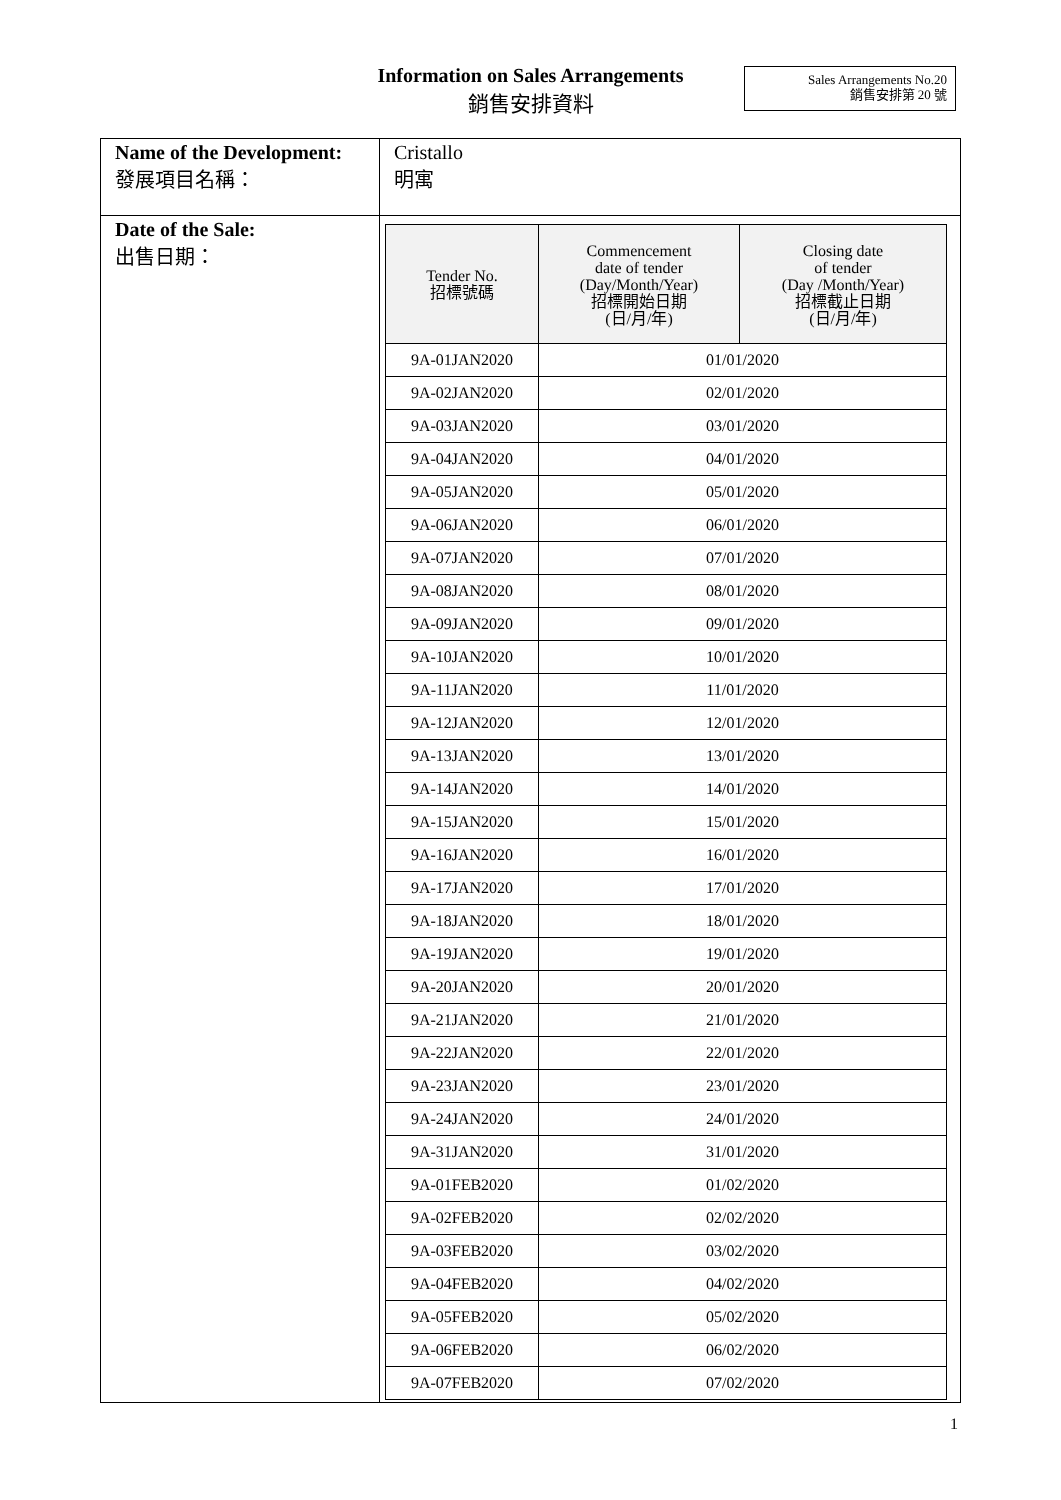Information on Sales Arrangements
銷售安排資料
Sales Arrangements No.20
銷售安排第 20 號
| Name of the Development: 發展項目名稱： | Cristallo 明寓 |
| Date of the Sale: 出售日期： | / Tender No. 招標號碼 / Commencement date of tender (Day/Month/Year) 招標開始日期 (日/月/年) / Closing date of tender (Day /Month/Year) 招標截止日期 (日/月/年) / / --- / --- / --- / / 9A-01JAN2020 / 01/01/2020 / / / 9A-02JAN2020 / 02/01/2020 / / / 9A-03JAN2020 / 03/01/2020 / / / 9A-04JAN2020 / 04/01/2020 / / / 9A-05JAN2020 / 05/01/2020 / / / 9A-06JAN2020 / 06/01/2020 / / / 9A-07JAN2020 / 07/01/2020 / / / 9A-08JAN2020 / 08/01/2020 / / / 9A-09JAN2020 / 09/01/2020 / / / 9A-10JAN2020 / 10/01/2020 / / / 9A-11JAN2020 / 11/01/2020 / / / 9A-12JAN2020 / 12/01/2020 / / / 9A-13JAN2020 / 13/01/2020 / / / 9A-14JAN2020 / 14/01/2020 / / / 9A-15JAN2020 / 15/01/2020 / / / 9A-16JAN2020 / 16/01/2020 / / / 9A-17JAN2020 / 17/01/2020 / / / 9A-18JAN2020 / 18/01/2020 / / / 9A-19JAN2020 / 19/01/2020 / / / 9A-20JAN2020 / 20/01/2020 / / / 9A-21JAN2020 / 21/01/2020 / / / 9A-22JAN2020 / 22/01/2020 / / / 9A-23JAN2020 / 23/01/2020 / / / 9A-24JAN2020 / 24/01/2020 / / / 9A-31JAN2020 / 31/01/2020 / / / 9A-01FEB2020 / 01/02/2020 / / / 9A-02FEB2020 / 02/02/2020 / / / 9A-03FEB2020 / 03/02/2020 / / / 9A-04FEB2020 / 04/02/2020 / / / 9A-05FEB2020 / 05/02/2020 / / / 9A-06FEB2020 / 06/02/2020 / / / 9A-07FEB2020 / 07/02/2020 / / |
1